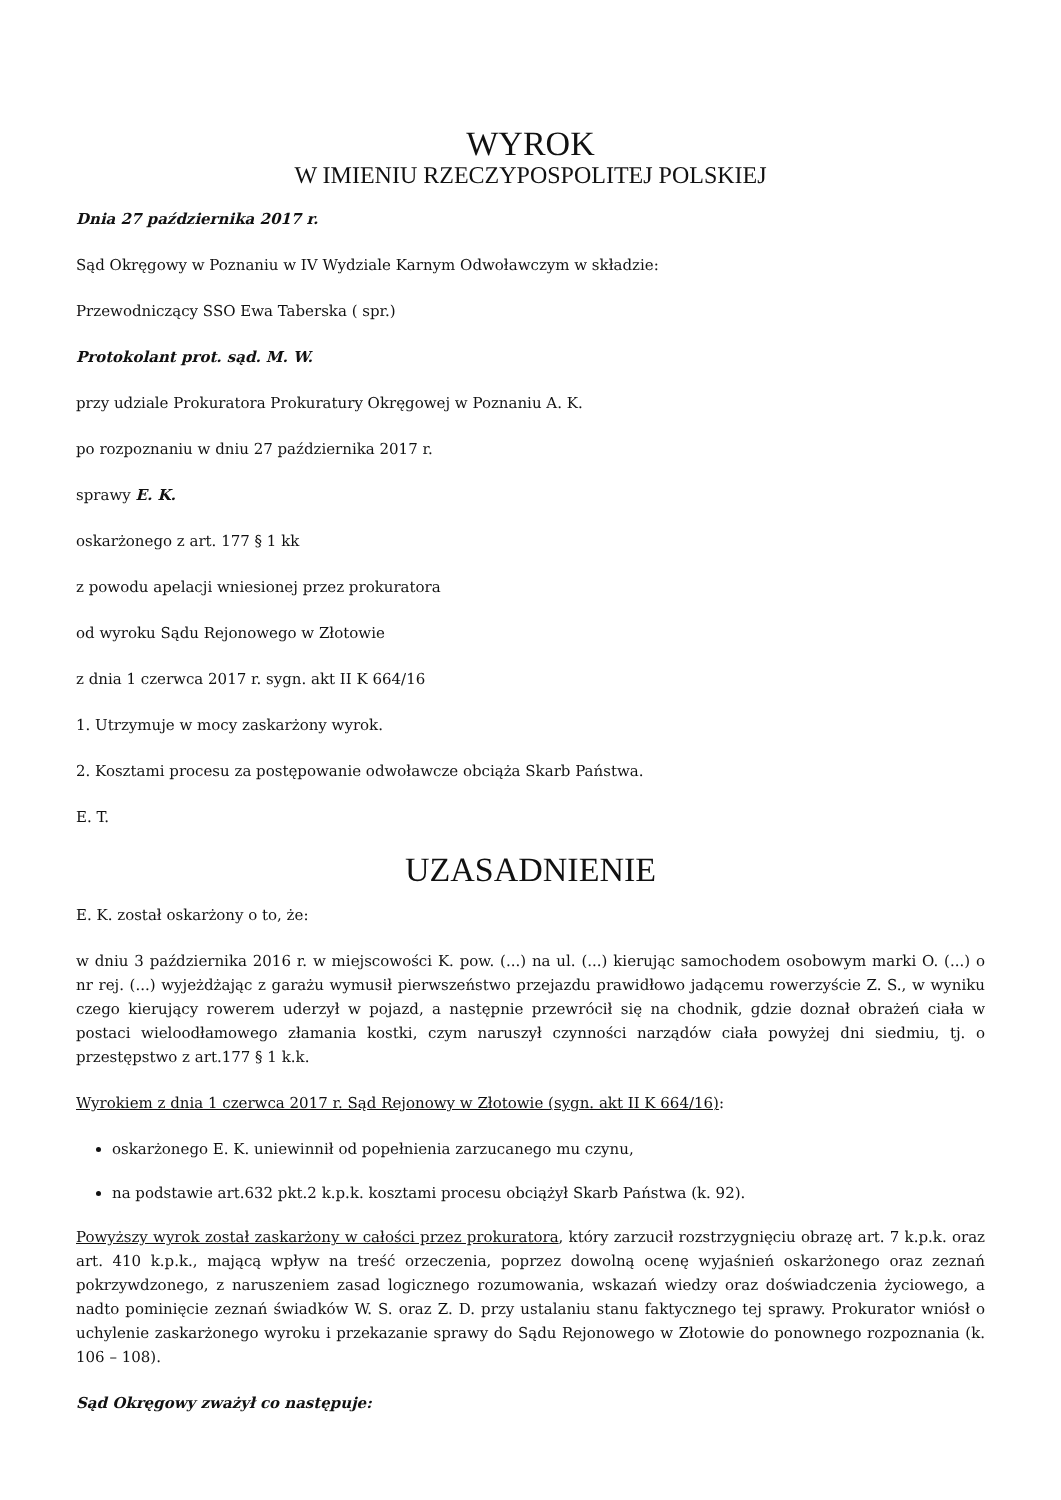WYROK
W IMIENIU RZECZYPOSPOLITEJ POLSKIEJ
Dnia 27 października 2017 r.
Sąd Okręgowy w Poznaniu w IV Wydziale Karnym Odwoławczym w składzie:
Przewodniczący SSO Ewa Taberska ( spr.)
Protokolant prot. sąd. M. W.
przy udziale Prokuratora Prokuratury Okręgowej w Poznaniu A. K.
po rozpoznaniu w dniu 27 października 2017 r.
sprawy E. K.
oskarżonego z art. 177 § 1 kk
z powodu apelacji wniesionej przez prokuratora
od wyroku Sądu Rejonowego w Złotowie
z dnia 1 czerwca 2017 r. sygn. akt II K 664/16
1. Utrzymuje w mocy zaskarżony wyrok.
2. Kosztami procesu za postępowanie odwoławcze obciąża Skarb Państwa.
E. T.
UZASADNIENIE
E. K. został oskarżony o to, że:
w dniu 3 października 2016 r. w miejscowości K. pow. (...) na ul. (...) kierując samochodem osobowym marki O. (...) o nr rej. (...) wyjeżdżając z garażu wymusił pierwszeństwo przejazdu prawidłowo jadącemu rowerzyście Z. S., w wyniku czego kierujący rowerem uderzył w pojazd, a następnie przewrócił się na chodnik, gdzie doznał obrażeń ciała w postaci wieloodłamowego złamania kostki, czym naruszył czynności narządów ciała powyżej dni siedmiu, tj. o przestępstwo z art.177 § 1 k.k.
Wyrokiem z dnia 1 czerwca 2017 r. Sąd Rejonowy w Złotowie (sygn. akt II K 664/16):
oskarżonego E. K. uniewinnił od popełnienia zarzucanego mu czynu,
na podstawie art.632 pkt.2 k.p.k. kosztami procesu obciążył Skarb Państwa (k. 92).
Powyższy wyrok został zaskarżony w całości przez prokuratora, który zarzucił rozstrzygnięciu obrazę art. 7 k.p.k. oraz art. 410 k.p.k., mającą wpływ na treść orzeczenia, poprzez dowolną ocenę wyjaśnień oskarżonego oraz zeznań pokrzywdzonego, z naruszeniem zasad logicznego rozumowania, wskazań wiedzy oraz doświadczenia życiowego, a nadto pominięcie zeznań świadków W. S. oraz Z. D. przy ustalaniu stanu faktycznego tej sprawy. Prokurator wniósł o uchylenie zaskarżonego wyroku i przekazanie sprawy do Sądu Rejonowego w Złotowie do ponownego rozpoznania (k. 106 – 108).
Sąd Okręgowy zważył co następuje: